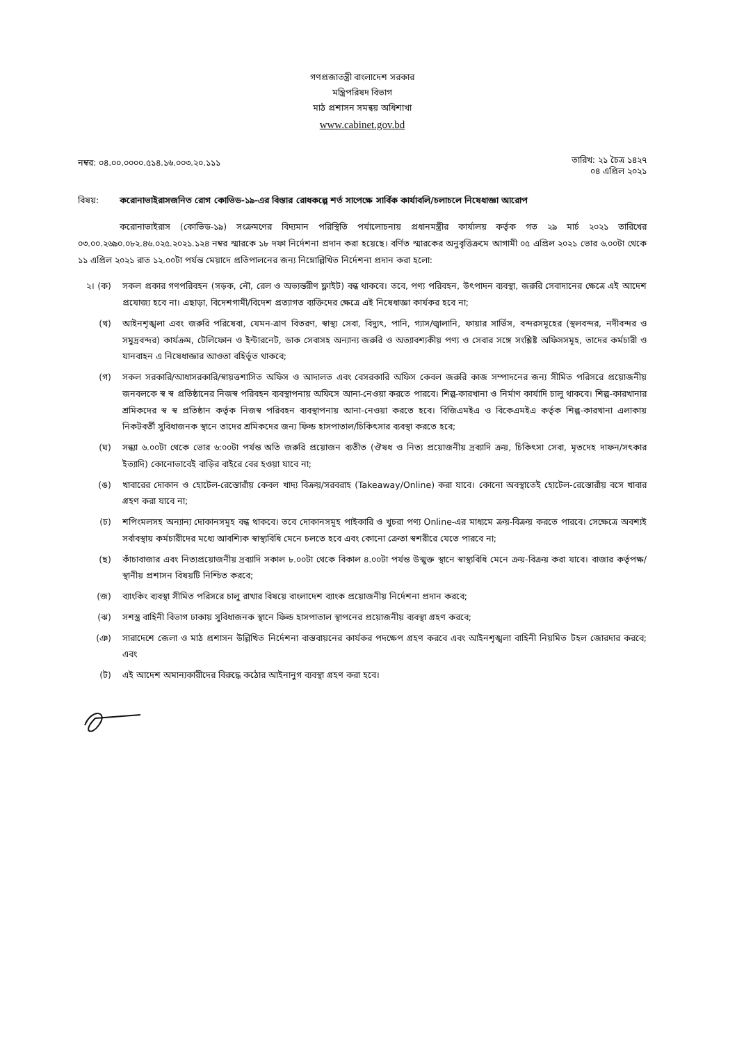গণপ্রজাতন্ত্রী বাংলাদেশ সরকার
মন্ত্রিপরিষদ বিভাগ
মাঠ প্রশাসন সমন্বয় অধিশাখা
www.cabinet.gov.bd
নম্বর: ০৪.০০.০০০০.৫১৪.১৬.০০৩.২০.১১১
তারিখ: ২১ চৈত্র ১৪২৭
০৪ এপ্রিল ২০২১
বিষয়: করোনাভাইরাসজনিত রোগ কোভিড-১৯-এর বিস্তার রোধকল্পে শর্ত সাপেক্ষে সার্বিক কার্যাবলি/চলাচলে নিষেধাজ্ঞা আরোপ
করোনাভাইরাস (কোভিড-১৯) সংক্রমণের বিদ্যমান পরিস্থিতি পর্যালোচনায় প্রধানমন্ত্রীর কার্যালয় কর্তৃক গত ২৯ মার্চ ২০২১ তারিখের ০৩.০০.২৬৯০.০৮২.৪৬.০২৫.২০২১.১২৪ নম্বর স্মারকে ১৮ দফা নির্দেশনা প্রদান করা হয়েছে। বর্ণিত স্মারকের অনুবৃত্তিক্রমে আগামী ০৫ এপ্রিল ২০২১ ভোর ৬.০০টা থেকে ১১ এপ্রিল ২০২১ রাত ১২.০০টা পর্যন্ত মেয়াদে প্রতিপালনের জন্য নিম্নোল্লিখিত নির্দেশনা প্রদান করা হলো:
২। (ক) সকল প্রকার গণপরিবহন (সড়ক, নৌ, রেল ও অভ্যন্তরীণ ফ্লাইট) বন্ধ থাকবে। তবে, পণ্য পরিবহন, উৎপাদন ব্যবস্থা, জরুরি সেবাদানের ক্ষেত্রে এই আদেশ প্রযোজ্য হবে না। এছাড়া, বিদেশগামী/বিদেশ প্রত্যাগত ব্যক্তিদের ক্ষেত্রে এই নিষেধাজ্ঞা কার্যকর হবে না;
(খ) আইনশৃঙ্খলা এবং জরুরি পরিষেবা, যেমন-ত্রাণ বিতরণ, স্বাস্থ্য সেবা, বিদ্যুৎ, পানি, গ্যাস/জ্বালানি, ফায়ার সার্ভিস, বন্দরসমূহের (স্থলবন্দর, নদীবন্দর ও সমুদ্রবন্দর) কার্যক্রম, টেলিফোন ও ইন্টারনেট, ডাক সেবাসহ অন্যান্য জরুরি ও অত্যাবশ্যকীয় পণ্য ও সেবার সঙ্গে সংশ্লিষ্ট অফিসসমূহ, তাদের কর্মচারী ও যানবাহন এ নিষেধাজ্ঞার আওতা বহির্ভূত থাকবে;
(গ) সকল সরকারি/আধাসরকারি/স্বায়ত্তশাসিত অফিস ও আদালত এবং বেসরকারি অফিস কেবল জরুরি কাজ সম্পাদনের জন্য সীমিত পরিসরে প্রয়োজনীয় জনবলকে স্ব স্ব প্রতিষ্ঠানের নিজস্ব পরিবহন ব্যবস্থাপনায় অফিসে আনা-নেওয়া করতে পারবে। শিল্প-কারখানা ও নির্মাণ কার্যাদি চালু থাকবে। শিল্প-কারখানার শ্রমিকদের স্ব স্ব প্রতিষ্ঠান কর্তৃক নিজস্ব পরিবহন ব্যবস্থাপনায় আনা-নেওয়া করতে হবে। বিজিএমইএ ও বিকেএমইএ কর্তৃক শিল্প-কারখানা এলাকায় নিকটবর্তী সুবিধাজনক স্থানে তাদের শ্রমিকদের জন্য ফিল্ড হাসপাতাল/চিকিৎসার ব্যবস্থা করতে হবে;
(ঘ) সন্ধ্যা ৬.০০টা থেকে ভোর ৬:০০টা পর্যন্ত অতি জরুরি প্রয়োজন ব্যতীত (ঔষধ ও নিত্য প্রয়োজনীয় দ্রব্যাদি ক্রয়, চিকিৎসা সেবা, মৃতদেহ দাফন/সৎকার ইত্যাদি) কোনোভাবেই বাড়ির বাইরে বের হওয়া যাবে না;
(ঙ) খাবারের দোকান ও হোটেল-রেস্তোরাঁয় কেবল খাদ্য বিক্রয়/সরবরাহ (Takeaway/Online) করা যাবে। কোনো অবস্থাতেই হোটেল-রেস্তোরাঁয় বসে খাবার গ্রহণ করা যাবে না;
(চ) শপিংমলসহ অন্যান্য দোকানসমূহ বন্ধ থাকবে। তবে দোকানসমূহ পাইকারি ও খুচরা পণ্য Online-এর মাধ্যমে ক্রয়-বিক্রয় করতে পারবে। সেক্ষেত্রে অবশ্যই সর্বাবস্থায় কর্মচারীদের মধ্যে আবশ্যিক স্বাস্থ্যবিধি মেনে চলতে হবে এবং কোনো ক্রেতা স্বশরীরে যেতে পারবে না;
(ছ) কাঁচাবাজার এবং নিত্যপ্রয়োজনীয় দ্রব্যাদি সকাল ৮.০০টা থেকে বিকাল ৪.০০টা পর্যন্ত উন্মুক্ত স্থানে স্বাস্থ্যবিধি মেনে ক্রয়-বিক্রয় করা যাবে। বাজার কর্তৃপক্ষ/স্থানীয় প্রশাসন বিষয়টি নিশ্চিত করবে;
(জ) ব্যাংকিং ব্যবস্থা সীমিত পরিসরে চালু রাখার বিষয়ে বাংলাদেশ ব্যাংক প্রয়োজনীয় নির্দেশনা প্রদান করবে;
(ঝ) সশস্ত্র বাহিনী বিভাগ ঢাকায় সুবিধাজনক স্থানে ফিল্ড হাসপাতাল স্থাপনের প্রয়োজনীয় ব্যবস্থা গ্রহণ করবে;
(ঞ) সারাদেশে জেলা ও মাঠ প্রশাসন উল্লিখিত নির্দেশনা বাস্তবায়নের কার্যকর পদক্ষেপ গ্রহণ করবে এবং আইনশৃঙ্খলা বাহিনী নিয়মিত টহল জোরদার করবে; এবং
(ট) এই আদেশ অমান্যকারীদের বিরুদ্ধে কঠোর আইনানুগ ব্যবস্থা গ্রহণ করা হবে।